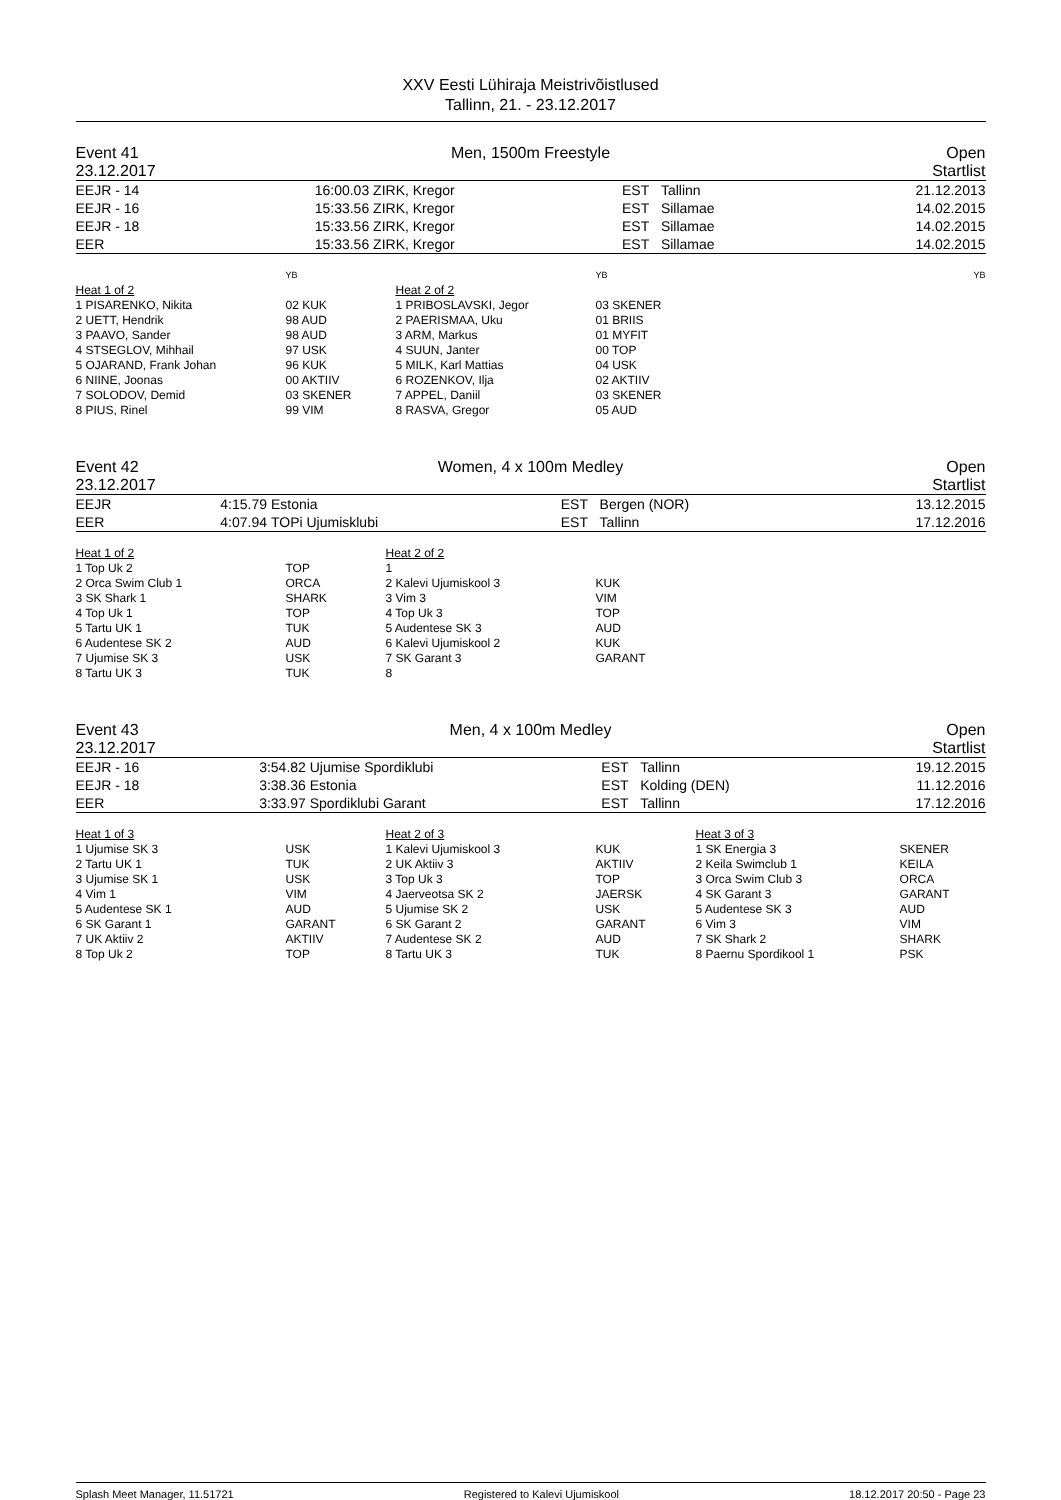XXV Eesti Lühiraja Meistrivõistlused
Tallinn, 21. - 23.12.2017
Event 41
23.12.2017
Men, 1500m Freestyle Open
Startlist
| EEJR - 14 | 16:00.03 | ZIRK, Kregor | EST | Tallinn | 21.12.2013 |
| EEJR - 16 | 15:33.56 | ZIRK, Kregor | EST | Sillamae | 14.02.2015 |
| EEJR - 18 | 15:33.56 | ZIRK, Kregor | EST | Sillamae | 14.02.2015 |
| EER | 15:33.56 | ZIRK, Kregor | EST | Sillamae | 14.02.2015 |
| | YB | | YB | YB |
| Heat 1 of 2 | | Heat 2 of 2 | | |
| 1 PISARENKO, Nikita | 02 KUK | 1 PRIBOSLAVSKI, Jegor | 03 SKENER | |
| 2 UETT, Hendrik | 98 AUD | 2 PAERISMAA, Uku | 01 BRIIS | |
| 3 PAAVO, Sander | 98 AUD | 3 ARM, Markus | 01 MYFIT | |
| 4 STSEGLOV, Mihhail | 97 USK | 4 SUUN, Janter | 00 TOP | |
| 5 OJARAND, Frank Johan | 96 KUK | 5 MILK, Karl Mattias | 04 USK | |
| 6 NIINE, Joonas | 00 AKTIIV | 6 ROZENKOV, Ilja | 02 AKTIIV | |
| 7 SOLODOV, Demid | 03 SKENER | 7 APPEL, Daniil | 03 SKENER | |
| 8 PIUS, Rinel | 99 VIM | 8 RASVA, Gregor | 05 AUD | |
Event 42
23.12.2017
Women, 4 x 100m Medley Open
Startlist
| EEJR | 4:15.79 | Estonia | EST | Bergen (NOR) | 13.12.2015 |
| EER | 4:07.94 | TOPi Ujumisklubi | EST | Tallinn | 17.12.2016 |
| Heat 1 of 2 | | Heat 2 of 2 | |
| 1 Top Uk 2 | TOP | 1 | |
| 2 Orca Swim Club 1 | ORCA | 2 Kalevi Ujumiskool 3 | KUK |
| 3 SK Shark 1 | SHARK | 3 Vim 3 | VIM |
| 4 Top Uk 1 | TOP | 4 Top Uk 3 | TOP |
| 5 Tartu UK 1 | TUK | 5 Audentese SK 3 | AUD |
| 6 Audentese SK 2 | AUD | 6 Kalevi Ujumiskool 2 | KUK |
| 7 Ujumise SK 3 | USK | 7 SK Garant 3 | GARANT |
| 8 Tartu UK 3 | TUK | 8 | |
Event 43
23.12.2017
Men, 4 x 100m Medley Open
Startlist
| EEJR - 16 | 3:54.82 | Ujumise Spordiklubi | EST | Tallinn | 19.12.2015 |
| EEJR - 18 | 3:38.36 | Estonia | EST | Kolding (DEN) | 11.12.2016 |
| EER | 3:33.97 | Spordiklubi Garant | EST | Tallinn | 17.12.2016 |
| Heat 1 of 3 | | Heat 2 of 3 | | Heat 3 of 3 | |
| 1 Ujumise SK 3 | USK | 1 Kalevi Ujumiskool 3 | KUK | 1 SK Energia 3 | SKENER |
| 2 Tartu UK 1 | TUK | 2 UK Aktiiv 3 | AKTIIV | 2 Keila Swimclub 1 | KEILA |
| 3 Ujumise SK 1 | USK | 3 Top Uk 3 | TOP | 3 Orca Swim Club 3 | ORCA |
| 4 Vim 1 | VIM | 4 Jaerveotsa SK 2 | JAERSK | 4 SK Garant 3 | GARANT |
| 5 Audentese SK 1 | AUD | 5 Ujumise SK 2 | USK | 5 Audentese SK 3 | AUD |
| 6 SK Garant 1 | GARANT | 6 SK Garant 2 | GARANT | 6 Vim 3 | VIM |
| 7 UK Aktiiv 2 | AKTIIV | 7 Audentese SK 2 | AUD | 7 SK Shark 2 | SHARK |
| 8 Top Uk 2 | TOP | 8 Tartu UK 3 | TUK | 8 Paernu Spordikool 1 | PSK |
Splash Meet Manager, 11.51721 Registered to Kalevi Ujumiskool 18.12.2017 20:50 - Page 23